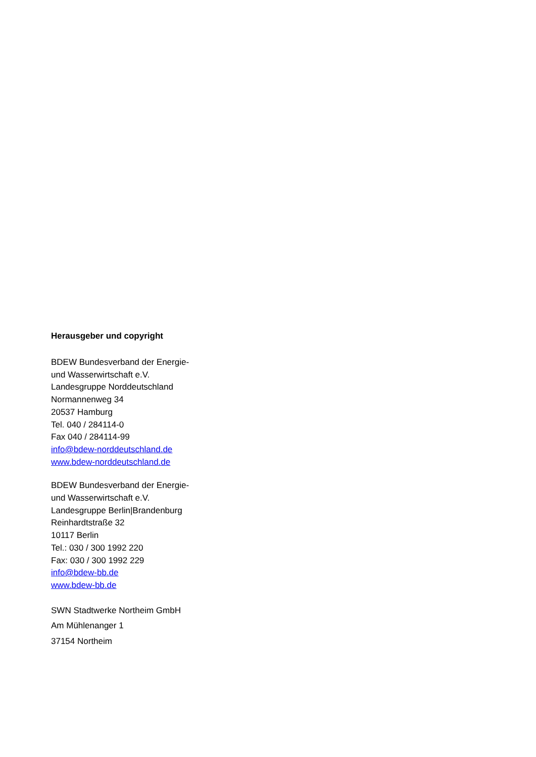Herausgeber und copyright
BDEW Bundesverband der Energie-
und Wasserwirtschaft e.V.
Landesgruppe Norddeutschland
Normannenweg 34
20537 Hamburg
Tel. 040 / 284114-0
Fax 040 / 284114-99
info@bdew-norddeutschland.de
www.bdew-norddeutschland.de
BDEW Bundesverband der Energie-
und Wasserwirtschaft e.V.
Landesgruppe Berlin|Brandenburg
Reinhardtstraße 32
10117 Berlin
Tel.: 030 / 300 1992 220
Fax: 030 / 300 1992 229
info@bdew-bb.de
www.bdew-bb.de
SWN Stadtwerke Northeim GmbH
Am Mühlenanger 1
37154 Northeim